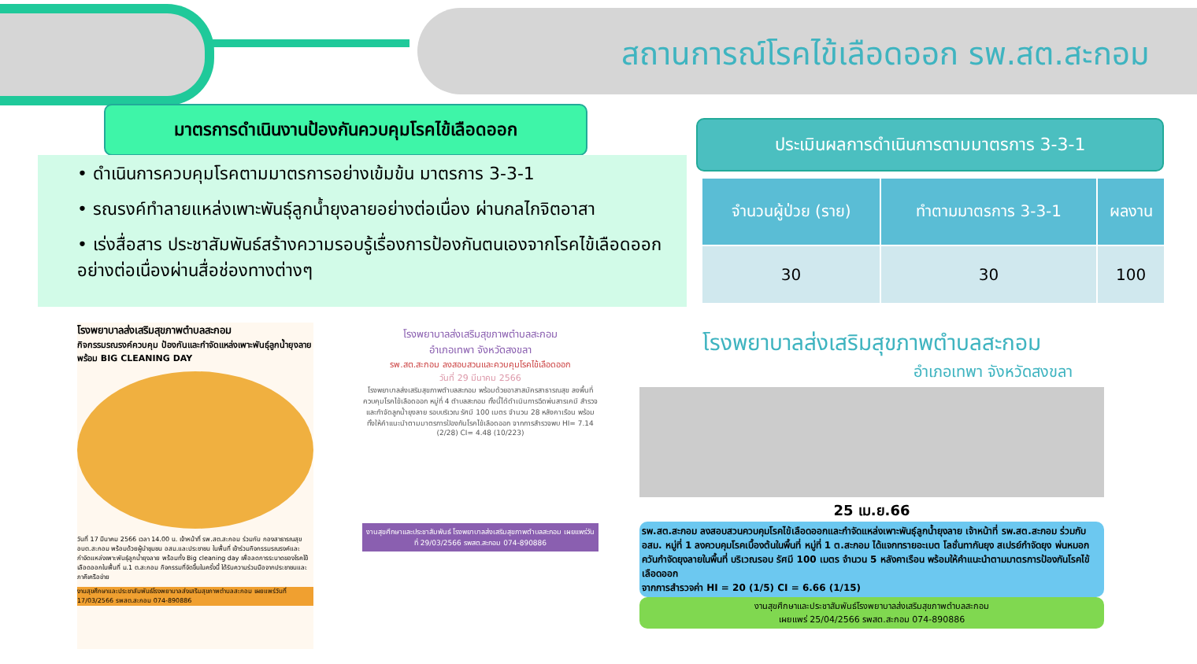สถานการณ์โรคไข้เลือดออก รพ.สต.สะกอม
มาตรการดำเนินงานป้องกันควบคุมโรคไข้เลือดออก
• ดำเนินการควบคุมโรคตามมาตรการอย่างเข้มข้น มาตรการ 3-3-1
• รณรงค์ทำลายแหล่งเพาะพันธุ์ลูกน้ำยุงลายอย่างต่อเนื่อง ผ่านกลไกจิตอาสา
• เร่งสื่อสาร ประชาสัมพันธ์สร้างความรอบรู้เรื่องการป้องกันตนเองจากโรคไข้เลือดออกอย่างต่อเนื่องผ่านสื่อช่องทางต่างๆ
ประเมินผลการดำเนินการตามมาตรการ 3-3-1
| จำนวนผู้ป่วย (ราย) | ทำตามมาตรการ 3-3-1 | ผลงาน |
| --- | --- | --- |
| 30 | 30 | 100 |
โรงพยาบาลส่งเสริมสุขภาพตำบลสะกอม
กิจกรรมรณรงค์ควบคุม ป้องกันและกำจัดแหล่งเพาะพันธุ์ลูกน้ำยุงลาย พร้อม BIG CLEANING DAY
วันที่ 17 มีนาคม 2566 เวลา 14.00 น. เจ้าหน้าที่ รพ.สต.สะกอม ร่วมกับ กองสาธารณสุข อบต.สะกอม พร้อมด้วยผู้นำชุมชน อสม.และประชาชน ในพื้นที่ เข้าร่วมกิจกรรมรณรงค์และกำจัดแหล่งเพาะพันธุ์ลูกน้ำยุงลาย พร้อมทั้ง Big cleaning day เพื่อลดการระบาดของโรคไข้เลือดออกในพื้นที่ ม.1 ต.สะกอม กิจกรรมที่จัดขึ้นในครั้งนี้ ได้รับความร่วมมือจากประชาชนและภาคีเครือข่าย
งานสุขศึกษาและประชาสัมพันธ์โรงพยาบาลส่งเสริมสุขภาพตำบลสะกอม เผยแพร่วันที่ 17/03/2566 รพสต.สะกอม 074-890886
โรงพยาบาลส่งเสริมสุขภาพตำบลสะกอม
อำเภอเทพา จังหวัดสงขลา
รพ.สต.สะกอม ลงสอบสวนและควบคุมโรคไข้เลือดออก
วันที่ 29 มีนาคม 2566
โรงพยาบาลส่งเสริมสุขภาพตำบลสะกอม พร้อมด้วยอาสาสมัครสาธารณสุข ลงพื้นที่ควบคุมโรคไข้เลือดออก หมู่ที่ 4 ตำบลสะกอม ทั้งนี้ได้ดำเนินการฉีดพ่นสารเคมี สำรวจและกำจัดลูกน้ำยุงลาย รอบบริเวณ รัศมี 100 เมตร จำนวน 28 หลังคาเรือน พร้อมทั้งให้คำแนะนำตามมาตรการป้องกันโรคไข้เลือดออก จากการสำรวจพบ HI= 7.14 (2/28) CI= 4.48 (10/223)
งานสุขศึกษาและประชาสัมพันธ์ โรงพยาบาลส่งเสริมสุขภาพตำบลสะกอม เผยแพร่วันที่ 29/03/2566 รพสต.สะกอม 074-890886
โรงพยาบาลส่งเสริมสุขภาพตำบลสะกอม
อำเภอเทพา จังหวัดสงขลา
25 เม.ย.66
รพ.สต.สะกอม ลงสอบสวนควบคุมโรคไข้เลือดออกและกำจัดแหล่งเพาะพันธุ์ลูกน้ำยุงลาย เจ้าหน้าที่ รพ.สต.สะกอม ร่วมกับ อสม. หมู่ที่ 1 ลงควบคุมโรคเบื้องต้นในพื้นที่ หมู่ที่ 1 ต.สะกอม ได้แจกทรายอะเบต โลชั่นทากันยุง สเปรย์กำจัดยุง พ่นหมอกควันกำจัดยุงลายในพื้นที่ บริเวณรอบ รัศมี 100 เมตร จำนวน 5 หลังคาเรือน พร้อมให้คำแนะนำตามมาตรการป้องกันโรคไข้เลือดออก
จากการสำรวจค่า HI = 20 (1/5) CI = 6.66 (1/15)
งานสุขศึกษาและประชาสัมพันธ์โรงพยาบาลส่งเสริมสุขภาพตำบลสะกอม
เผยแพร่ 25/04/2566 รพสต.สะกอม 074-890886